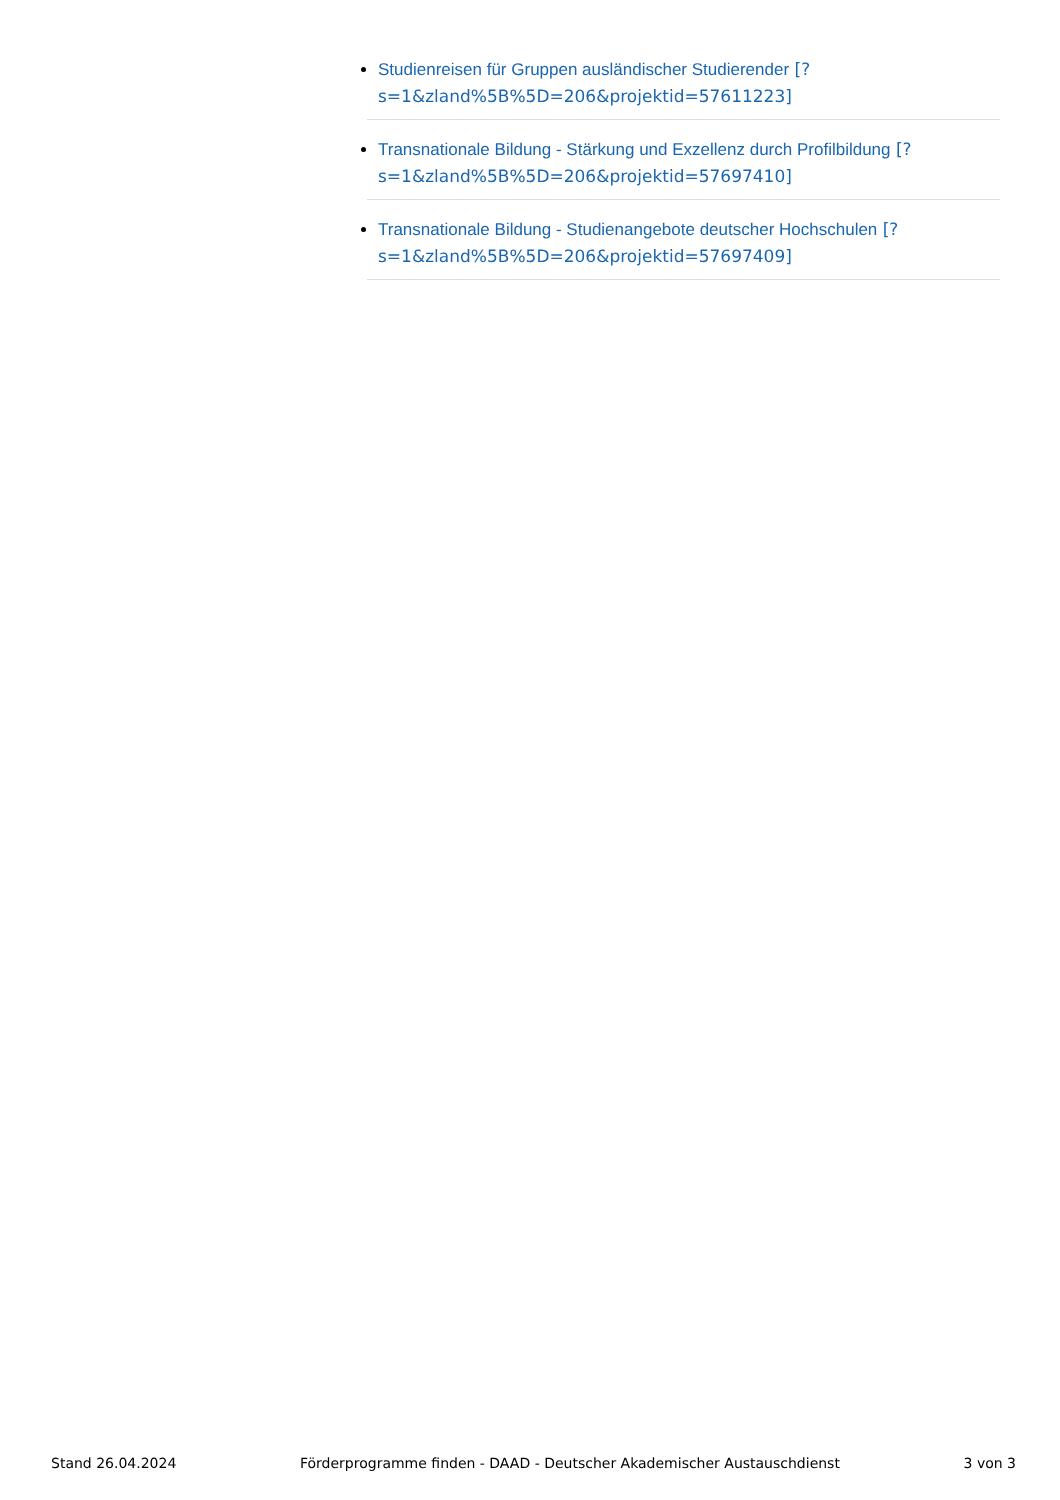Studienreisen für Gruppen ausländischer Studierender [?s=1&zland%5B%5D=206&projektid=57611223]
Transnationale Bildung - Stärkung und Exzellenz durch Profilbildung [?s=1&zland%5B%5D=206&projektid=57697410]
Transnationale Bildung - Studienangebote deutscher Hochschulen [?s=1&zland%5B%5D=206&projektid=57697409]
Stand 26.04.2024 Förderprogramme finden - DAAD - Deutscher Akademischer Austauschdienst 3 von 3